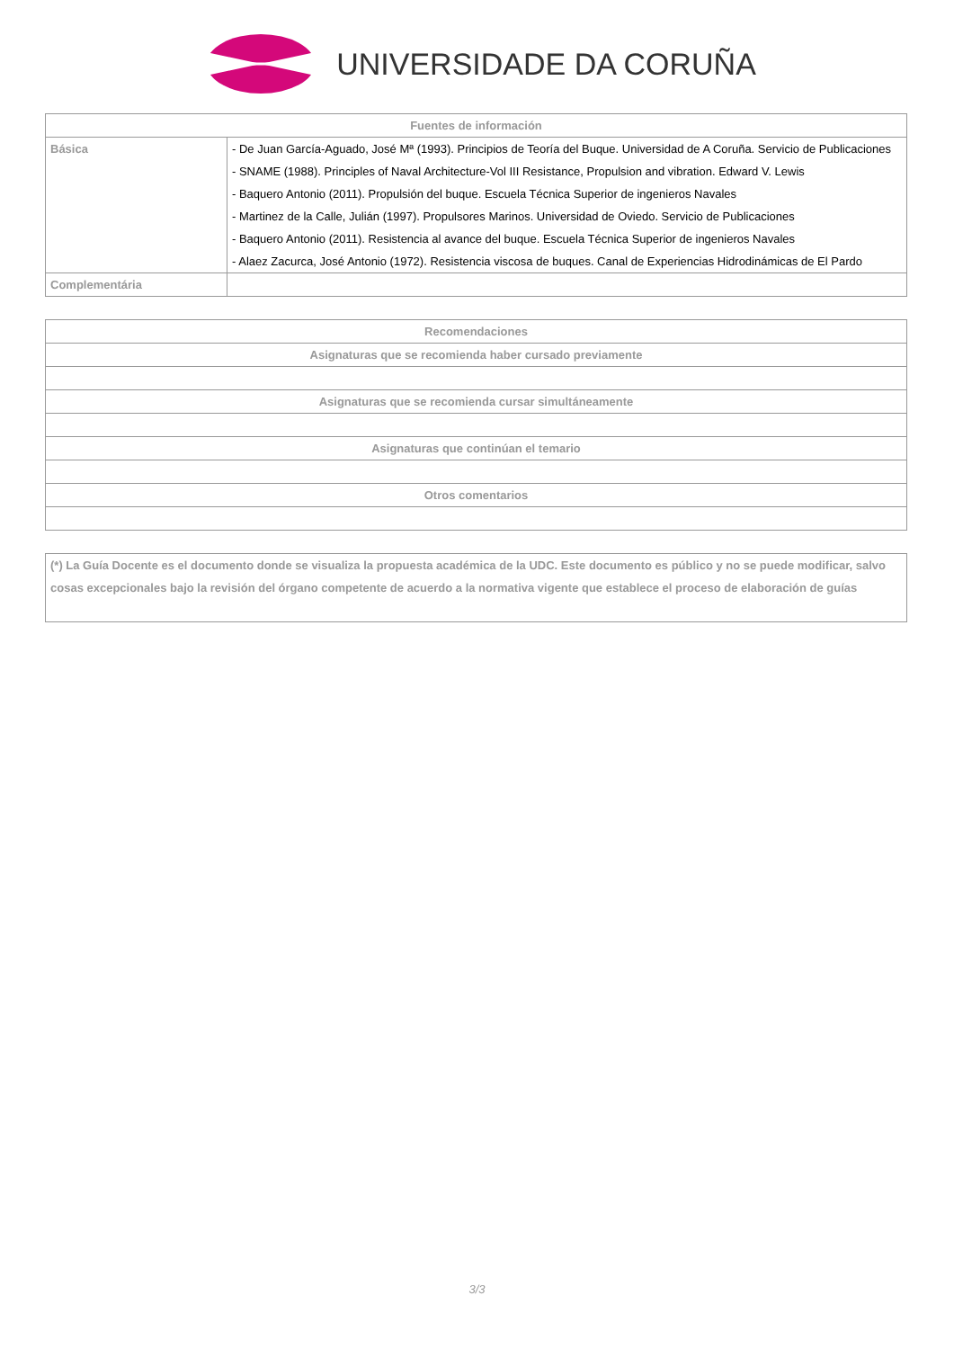UNIVERSIDADE DA CORUÑA
| Fuentes de información | |
| --- | --- |
| Básica | - De Juan García-Aguado, José Mª (1993). Principios de Teoría del Buque. Universidad de A Coruña. Servicio de Publicaciones - SNAME (1988). Principles of Naval Architecture-Vol III Resistance, Propulsion and vibration. Edward V. Lewis - Baquero Antonio (2011). Propulsión del buque. Escuela Técnica Superior de ingenieros Navales - Martinez de la Calle, Julián (1997). Propulsores Marinos. Universidad de Oviedo. Servicio de Publicaciones - Baquero Antonio (2011). Resistencia al avance del buque. Escuela Técnica Superior de ingenieros Navales - Alaez Zacurca, José Antonio (1972). Resistencia viscosa de buques. Canal de Experiencias Hidrodinámicas de El Pardo |
| Complementária | |
| Recomendaciones |
| --- |
| Asignaturas que se recomienda haber cursado previamente |
| Asignaturas que se recomienda cursar simultáneamente |
| Asignaturas que continúan el temario |
| Otros comentarios |
| (*) La Guía Docente es el documento donde se visualiza la propuesta académica de la UDC. Este documento es público y no se puede modificar, salvo cosas excepcionales bajo la revisión del órgano competente de acuerdo a la normativa vigente que establece el proceso de elaboración de guías |
3/3